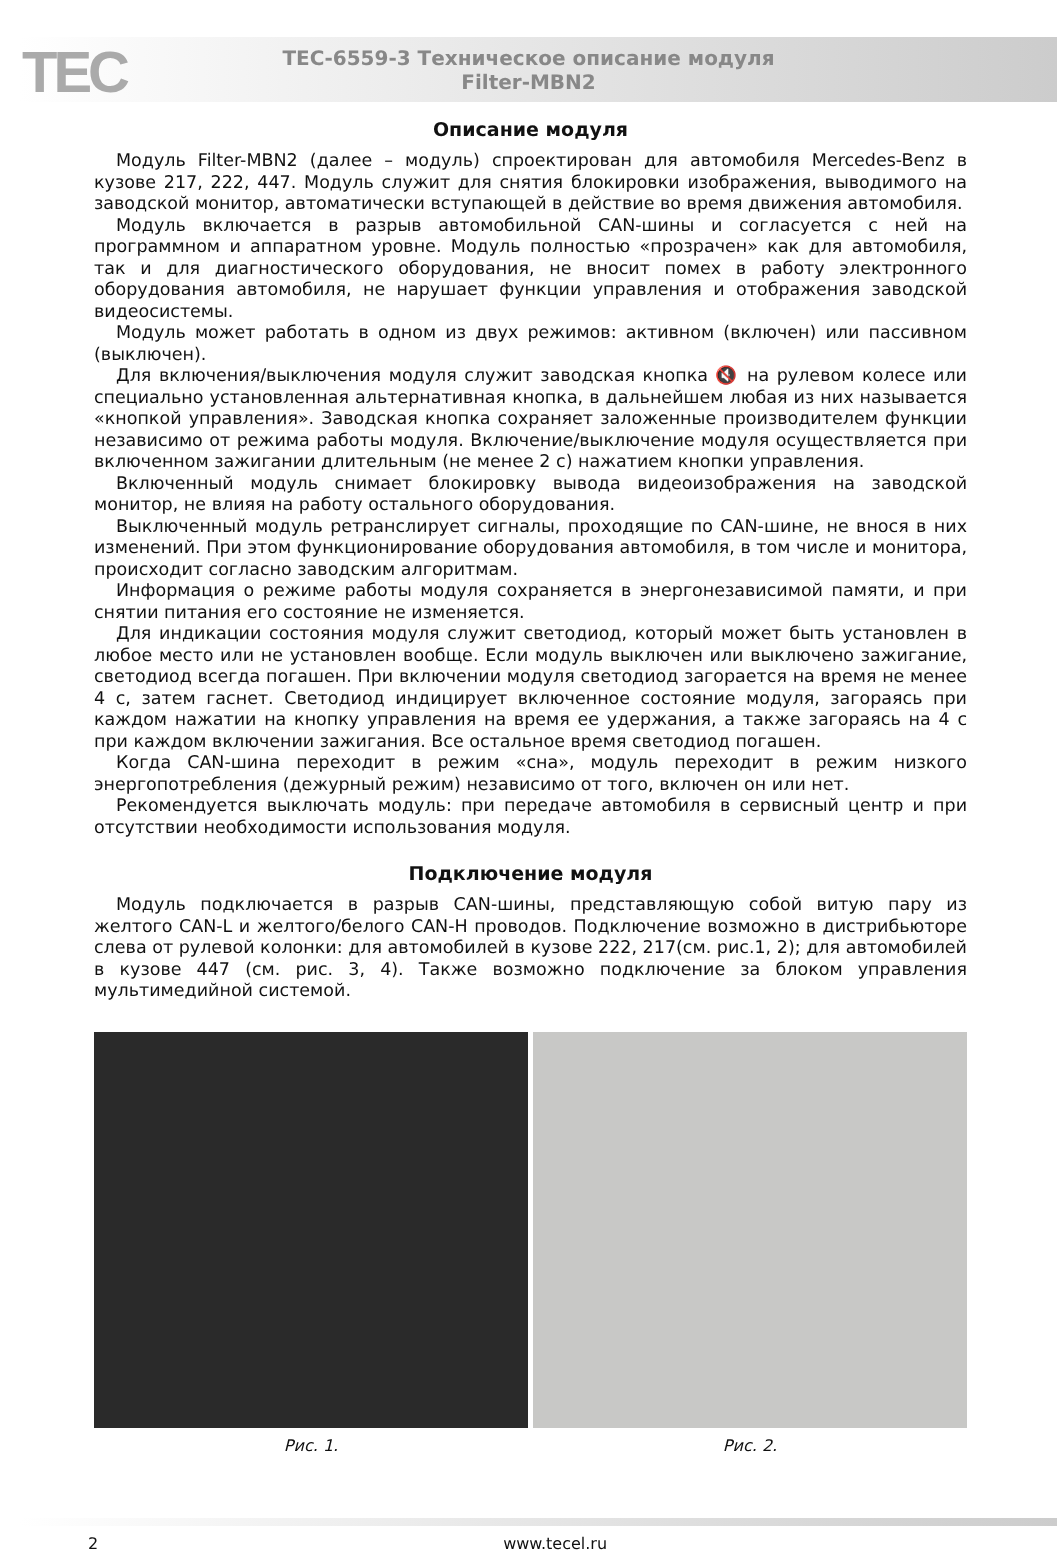TEC
ТЕС-6559-3 Техническое описание модуля
Filter-MBN2
Описание модуля
Модуль Filter-MBN2 (далее – модуль) спроектирован для автомобиля Mercedes-Benz в кузове 217, 222, 447. Модуль служит для снятия блокировки изображения, выводимого на заводской монитор, автоматически вступающей в действие во время движения автомобиля.
Модуль включается в разрыв автомобильной CAN-шины и согласуется с ней на программном и аппаратном уровне. Модуль полностью «прозрачен» как для автомобиля, так и для диагностического оборудования, не вносит помех в работу электронного оборудования автомобиля, не нарушает функции управления и отображения заводской видеосистемы.
Модуль может работать в одном из двух режимов: активном (включен) или пассивном (выключен).
Для включения/выключения модуля служит заводская кнопка 🔇 на рулевом колесе или специально установленная альтернативная кнопка, в дальнейшем любая из них называется «кнопкой управления». Заводская кнопка сохраняет заложенные производителем функции независимо от режима работы модуля. Включение/выключение модуля осуществляется при включенном зажигании длительным (не менее 2 с) нажатием кнопки управления.
Включенный модуль снимает блокировку вывода видеоизображения на заводской монитор, не влияя на работу остального оборудования.
Выключенный модуль ретранслирует сигналы, проходящие по CAN-шине, не внося в них изменений. При этом функционирование оборудования автомобиля, в том числе и монитора, происходит согласно заводским алгоритмам.
Информация о режиме работы модуля сохраняется в энергонезависимой памяти, и при снятии питания его состояние не изменяется.
Для индикации состояния модуля служит светодиод, который может быть установлен в любое место или не установлен вообще. Если модуль выключен или выключено зажигание, светодиод всегда погашен. При включении модуля светодиод загорается на время не менее 4 с, затем гаснет. Светодиод индицирует включенное состояние модуля, загораясь при каждом нажатии на кнопку управления на время ее удержания, а также загораясь на 4 с при каждом включении зажигания. Все остальное время светодиод погашен.
Когда CAN-шина переходит в режим «сна», модуль переходит в режим низкого энергопотребления (дежурный режим) независимо от того, включен он или нет.
Рекомендуется выключать модуль: при передаче автомобиля в сервисный центр и при отсутствии необходимости использования модуля.
Подключение модуля
Модуль подключается в разрыв CAN-шины, представляющую собой витую пару из желтого CAN-L и желтого/белого CAN-H проводов. Подключение возможно в дистрибьюторе слева от рулевой колонки: для автомобилей в кузове 222, 217(см. рис.1, 2); для автомобилей в кузове 447 (см. рис. 3, 4). Также возможно подключение за блоком управления мультимедийной системой.
Рис. 1. Рис. 2.
2 www.tecel.ru